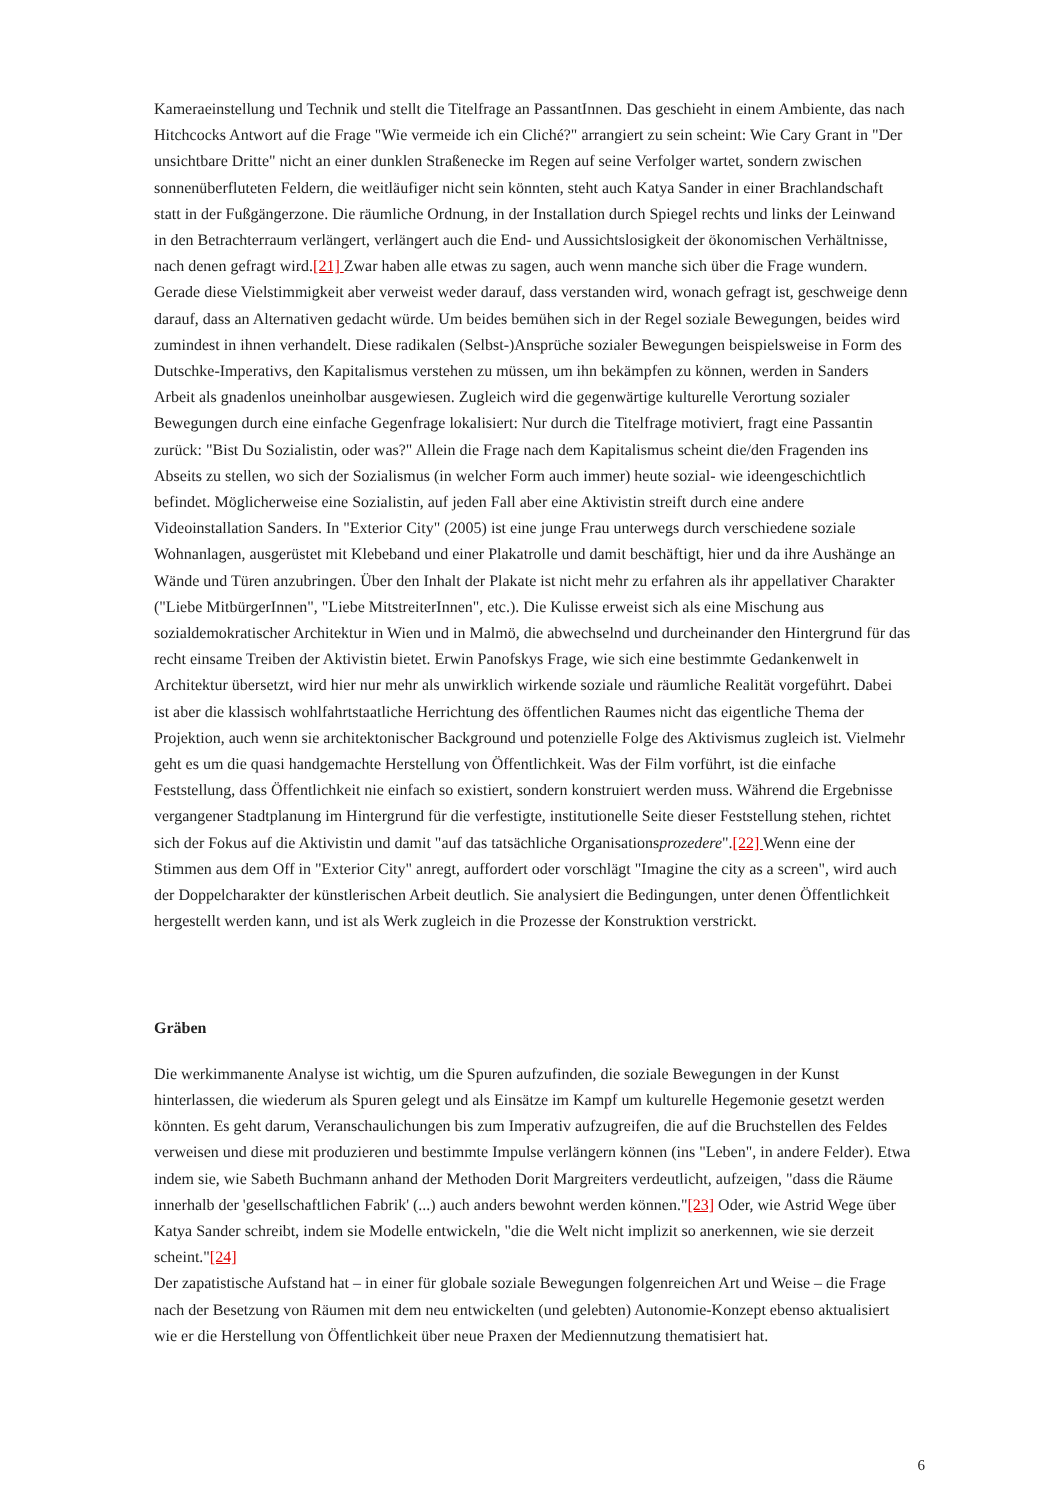Kameraeinstellung und Technik und stellt die Titelfrage an PassantInnen. Das geschieht in einem Ambiente, das nach Hitchcocks Antwort auf die Frage "Wie vermeide ich ein Cliché?" arrangiert zu sein scheint: Wie Cary Grant in "Der unsichtbare Dritte" nicht an einer dunklen Straßenecke im Regen auf seine Verfolger wartet, sondern zwischen sonnenüberfluteten Feldern, die weitläufiger nicht sein könnten, steht auch Katya Sander in einer Brachlandschaft statt in der Fußgängerzone. Die räumliche Ordnung, in der Installation durch Spiegel rechts und links der Leinwand in den Betrachterraum verlängert, verlängert auch die End- und Aussichtslosigkeit der ökonomischen Verhältnisse, nach denen gefragt wird.[21] Zwar haben alle etwas zu sagen, auch wenn manche sich über die Frage wundern. Gerade diese Vielstimmigkeit aber verweist weder darauf, dass verstanden wird, wonach gefragt ist, geschweige denn darauf, dass an Alternativen gedacht würde. Um beides bemühen sich in der Regel soziale Bewegungen, beides wird zumindest in ihnen verhandelt. Diese radikalen (Selbst-)Ansprüche sozialer Bewegungen beispielsweise in Form des Dutschke-Imperativs, den Kapitalismus verstehen zu müssen, um ihn bekämpfen zu können, werden in Sanders Arbeit als gnadenlos uneinholbar ausgewiesen. Zugleich wird die gegenwärtige kulturelle Verortung sozialer Bewegungen durch eine einfache Gegenfrage lokalisiert: Nur durch die Titelfrage motiviert, fragt eine Passantin zurück: "Bist Du Sozialistin, oder was?" Allein die Frage nach dem Kapitalismus scheint die/den Fragenden ins Abseits zu stellen, wo sich der Sozialismus (in welcher Form auch immer) heute sozial- wie ideengeschichtlich befindet. Möglicherweise eine Sozialistin, auf jeden Fall aber eine Aktivistin streift durch eine andere Videoinstallation Sanders. In "Exterior City" (2005) ist eine junge Frau unterwegs durch verschiedene soziale Wohnanlagen, ausgerüstet mit Klebeband und einer Plakatrolle und damit beschäftigt, hier und da ihre Aushänge an Wände und Türen anzubringen. Über den Inhalt der Plakate ist nicht mehr zu erfahren als ihr appellativer Charakter ("Liebe MitbürgerInnen", "Liebe MitstreiterInnen", etc.). Die Kulisse erweist sich als eine Mischung aus sozialdemokratischer Architektur in Wien und in Malmö, die abwechselnd und durcheinander den Hintergrund für das recht einsame Treiben der Aktivistin bietet. Erwin Panofskys Frage, wie sich eine bestimmte Gedankenwelt in Architektur übersetzt, wird hier nur mehr als unwirklich wirkende soziale und räumliche Realität vorgeführt. Dabei ist aber die klassisch wohlfahrtstaatliche Herrichtung des öffentlichen Raumes nicht das eigentliche Thema der Projektion, auch wenn sie architektonischer Background und potenzielle Folge des Aktivismus zugleich ist. Vielmehr geht es um die quasi handgemachte Herstellung von Öffentlichkeit. Was der Film vorführt, ist die einfache Feststellung, dass Öffentlichkeit nie einfach so existiert, sondern konstruiert werden muss. Während die Ergebnisse vergangener Stadtplanung im Hintergrund für die verfestigte, institutionelle Seite dieser Feststellung stehen, richtet sich der Fokus auf die Aktivistin und damit "auf das tatsächliche Organisationsprozedere".[22] Wenn eine der Stimmen aus dem Off in "Exterior City" anregt, auffordert oder vorschlägt "Imagine the city as a screen", wird auch der Doppelcharakter der künstlerischen Arbeit deutlich. Sie analysiert die Bedingungen, unter denen Öffentlichkeit hergestellt werden kann, und ist als Werk zugleich in die Prozesse der Konstruktion verstrickt.
Gräben
Die werkimmanente Analyse ist wichtig, um die Spuren aufzufinden, die soziale Bewegungen in der Kunst hinterlassen, die wiederum als Spuren gelegt und als Einsätze im Kampf um kulturelle Hegemonie gesetzt werden könnten. Es geht darum, Veranschaulichungen bis zum Imperativ aufzugreifen, die auf die Bruchstellen des Feldes verweisen und diese mit produzieren und bestimmte Impulse verlängern können (ins "Leben", in andere Felder). Etwa indem sie, wie Sabeth Buchmann anhand der Methoden Dorit Margreiters verdeutlicht, aufzeigen, "dass die Räume innerhalb der 'gesellschaftlichen Fabrik' (...) auch anders bewohnt werden können."[23] Oder, wie Astrid Wege über Katya Sander schreibt, indem sie Modelle entwickeln, "die die Welt nicht implizit so anerkennen, wie sie derzeit scheint."[24]
Der zapatistische Aufstand hat – in einer für globale soziale Bewegungen folgenreichen Art und Weise – die Frage nach der Besetzung von Räumen mit dem neu entwickelten (und gelebten) Autonomie-Konzept ebenso aktualisiert wie er die Herstellung von Öffentlichkeit über neue Praxen der Mediennutzung thematisiert hat.
6